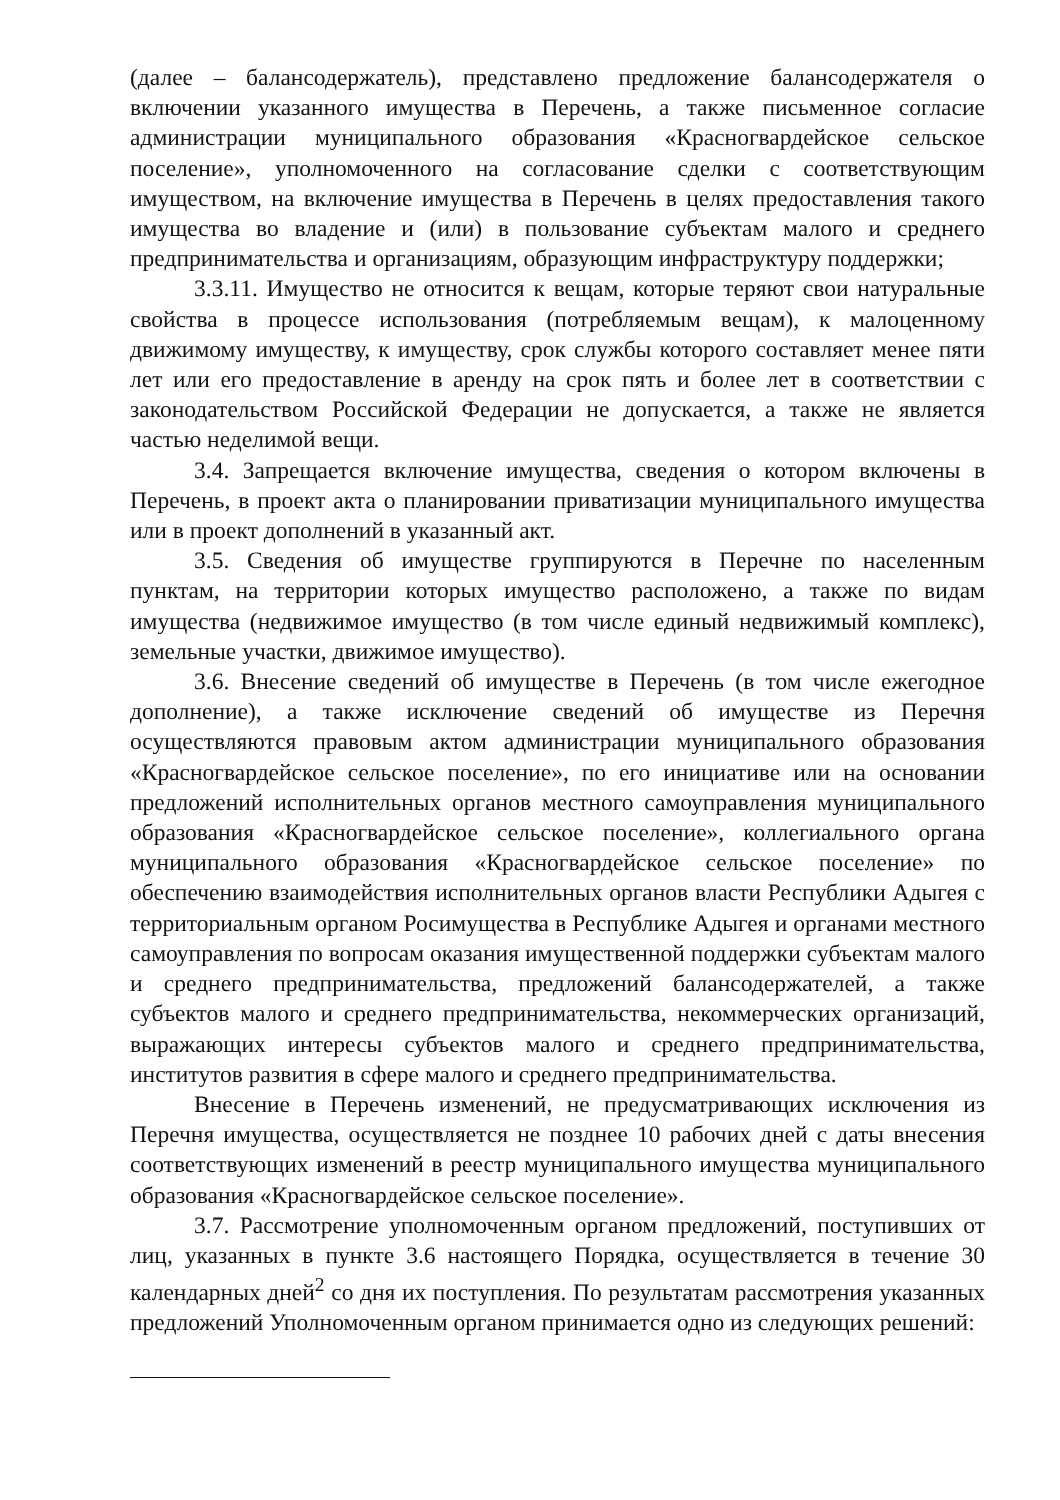(далее – балансодержатель), представлено предложение балансодержателя о включении указанного имущества в Перечень, а также письменное согласие администрации муниципального образования «Красногвардейское сельское поселение», уполномоченного на согласование сделки с соответствующим имуществом, на включение имущества в Перечень в целях предоставления такого имущества во владение и (или) в пользование субъектам малого и среднего предпринимательства и организациям, образующим инфраструктуру поддержки;
3.3.11. Имущество не относится к вещам, которые теряют свои натуральные свойства в процессе использования (потребляемым вещам), к малоценному движимому имуществу, к имуществу, срок службы которого составляет менее пяти лет или его предоставление в аренду на срок пять и более лет в соответствии с законодательством Российской Федерации не допускается, а также не является частью неделимой вещи.
3.4. Запрещается включение имущества, сведения о котором включены в Перечень, в проект акта о планировании приватизации муниципального имущества или в проект дополнений в указанный акт.
3.5. Сведения об имуществе группируются в Перечне по населенным пунктам, на территории которых имущество расположено, а также по видам имущества (недвижимое имущество (в том числе единый недвижимый комплекс), земельные участки, движимое имущество).
3.6. Внесение сведений об имуществе в Перечень (в том числе ежегодное дополнение), а также исключение сведений об имуществе из Перечня осуществляются правовым актом администрации муниципального образования «Красногвардейское сельское поселение», по его инициативе или на основании предложений исполнительных органов местного самоуправления муниципального образования «Красногвардейское сельское поселение», коллегиального органа муниципального образования «Красногвардейское сельское поселение» по обеспечению взаимодействия исполнительных органов власти Республики Адыгея с территориальным органом Росимущества в Республике Адыгея и органами местного самоуправления по вопросам оказания имущественной поддержки субъектам малого и среднего предпринимательства, предложений балансодержателей, а также субъектов малого и среднего предпринимательства, некоммерческих организаций, выражающих интересы субъектов малого и среднего предпринимательства, институтов развития в сфере малого и среднего предпринимательства.
Внесение в Перечень изменений, не предусматривающих исключения из Перечня имущества, осуществляется не позднее 10 рабочих дней с даты внесения соответствующих изменений в реестр муниципального имущества муниципального образования «Красногвардейское сельское поселение».
3.7. Рассмотрение уполномоченным органом предложений, поступивших от лиц, указанных в пункте 3.6 настоящего Порядка, осуществляется в течение 30 календарных дней<sup>2</sup> со дня их поступления. По результатам рассмотрения указанных предложений Уполномоченным органом принимается одно из следующих решений: